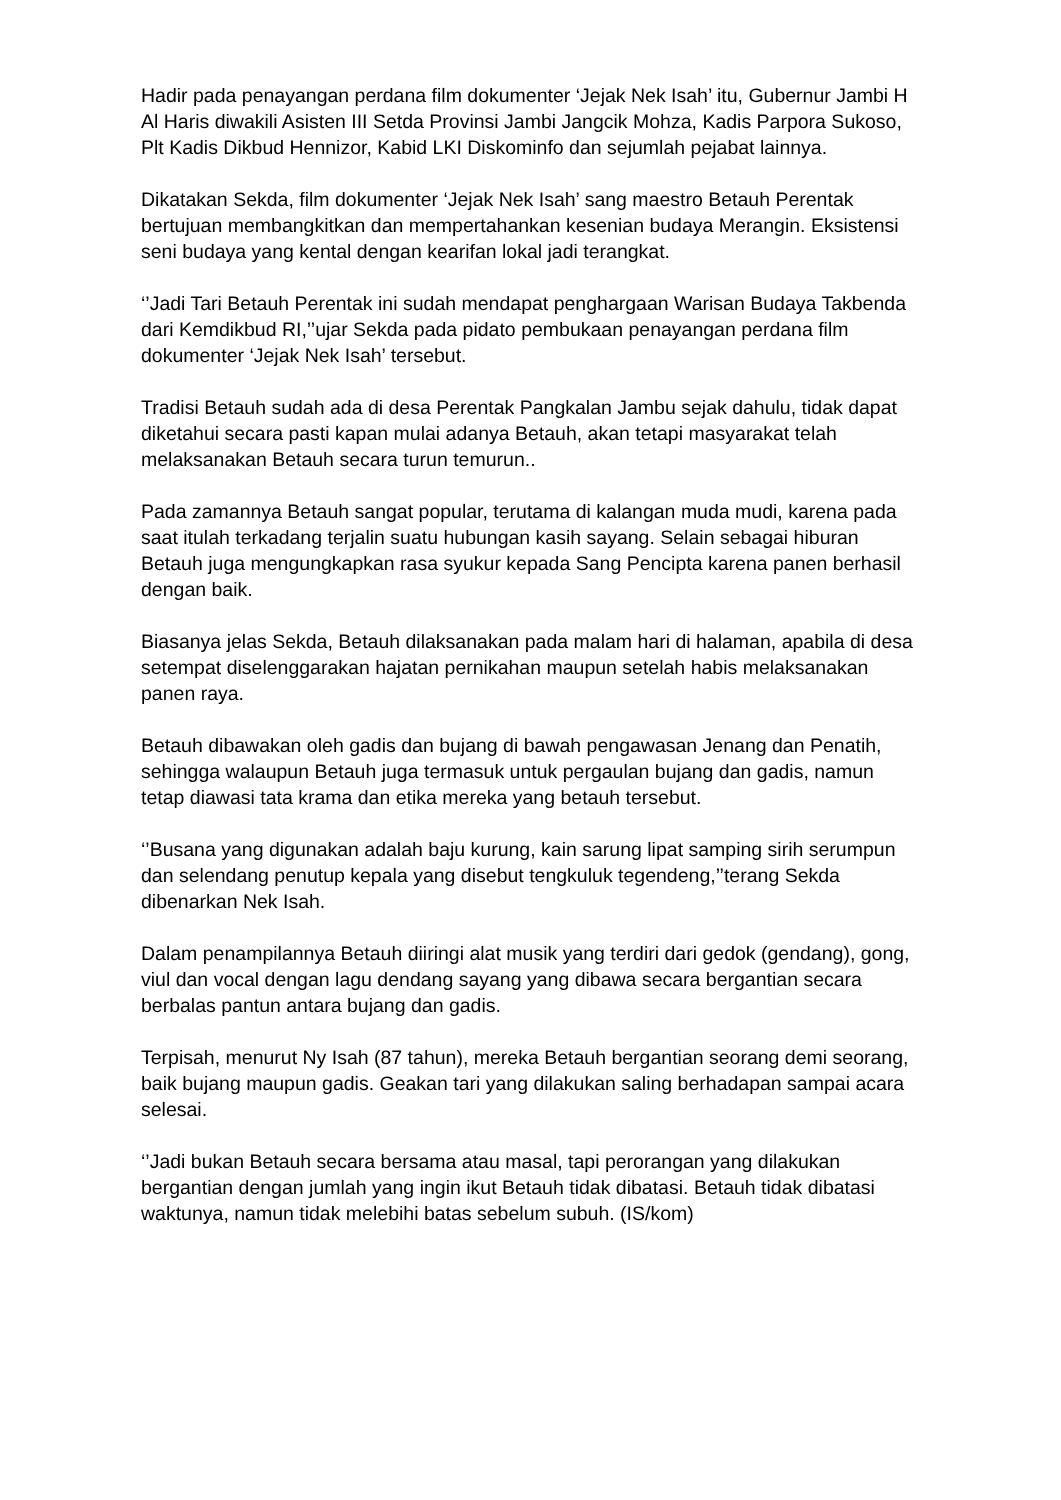Hadir pada penayangan perdana film dokumenter ‘Jejak Nek Isah’ itu, Gubernur Jambi H Al Haris diwakili Asisten III Setda Provinsi Jambi Jangcik Mohza, Kadis Parpora Sukoso, Plt Kadis Dikbud Hennizor, Kabid LKI Diskominfo dan sejumlah pejabat lainnya.
Dikatakan Sekda, film dokumenter ‘Jejak Nek Isah’ sang maestro Betauh Perentak bertujuan membangkitkan dan mempertahankan kesenian budaya Merangin. Eksistensi seni budaya yang kental dengan kearifan lokal jadi terangkat.
‘’Jadi Tari Betauh Perentak ini sudah mendapat penghargaan Warisan Budaya Takbenda dari Kemdikbud RI,’’ujar Sekda pada pidato pembukaan penayangan perdana film dokumenter ‘Jejak Nek Isah’ tersebut.
Tradisi Betauh sudah ada di desa Perentak Pangkalan Jambu sejak dahulu, tidak dapat diketahui secara pasti kapan mulai adanya Betauh, akan tetapi masyarakat telah melaksanakan Betauh secara turun temurun..
Pada zamannya Betauh sangat popular, terutama di kalangan muda mudi, karena pada saat itulah terkadang terjalin suatu hubungan kasih sayang. Selain sebagai hiburan Betauh juga mengungkapkan rasa syukur kepada Sang Pencipta karena panen berhasil dengan baik.
Biasanya jelas Sekda, Betauh dilaksanakan pada malam hari di halaman, apabila di desa setempat diselenggarakan hajatan pernikahan maupun setelah habis melaksanakan panen raya.
Betauh dibawakan oleh gadis dan bujang di bawah pengawasan Jenang dan Penatih, sehingga walaupun Betauh juga termasuk untuk pergaulan bujang dan gadis, namun tetap diawasi tata krama dan etika mereka yang betauh tersebut.
‘’Busana yang digunakan adalah baju kurung, kain sarung lipat samping sirih serumpun dan selendang penutup kepala yang disebut tengkuluk tegendeng,’’terang Sekda dibenarkan Nek Isah.
Dalam penampilannya Betauh diiringi alat musik yang terdiri dari gedok (gendang), gong, viul dan vocal dengan lagu dendang sayang yang dibawa secara bergantian secara berbalas pantun antara bujang dan gadis.
Terpisah, menurut Ny Isah (87 tahun), mereka Betauh bergantian seorang demi seorang, baik bujang maupun gadis. Geakan tari yang dilakukan saling berhadapan sampai acara selesai.
‘’Jadi bukan Betauh secara bersama atau masal, tapi perorangan yang dilakukan bergantian dengan jumlah yang ingin ikut Betauh tidak dibatasi. Betauh tidak dibatasi waktunya, namun tidak melebihi batas sebelum subuh. (IS/kom)